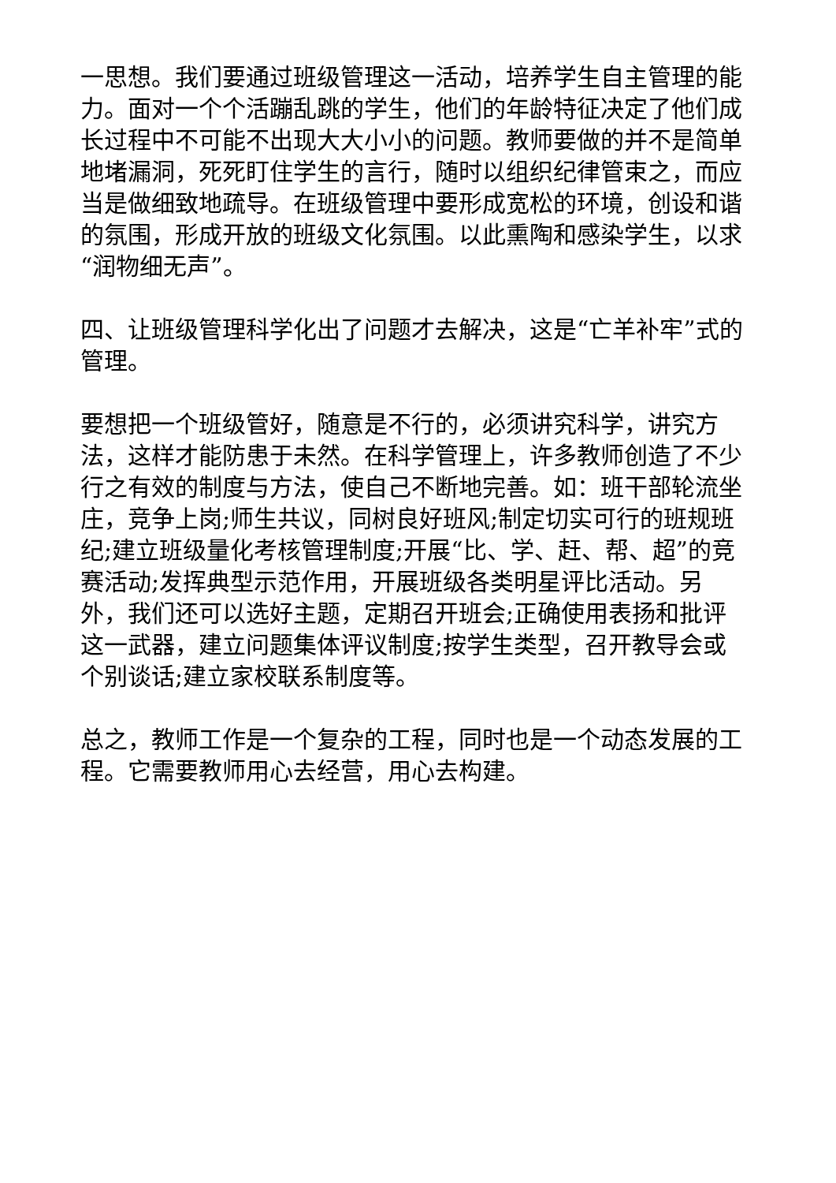一思想。我们要通过班级管理这一活动，培养学生自主管理的能力。面对一个个活蹦乱跳的学生，他们的年龄特征决定了他们成长过程中不可能不出现大大小小的问题。教师要做的并不是简单地堵漏洞，死死盯住学生的言行，随时以组织纪律管束之，而应当是做细致地疏导。在班级管理中要形成宽松的环境，创设和谐的氛围，形成开放的班级文化氛围。以此熏陶和感染学生，以求“润物细无声”。
四、让班级管理科学化出了问题才去解决，这是“亡羊补牢”式的管理。
要想把一个班级管好，随意是不行的，必须讲究科学，讲究方法，这样才能防患于未然。在科学管理上，许多教师创造了不少行之有效的制度与方法，使自己不断地完善。如：班干部轮流坐庄，竞争上岗;师生共议，同树良好班风;制定切实可行的班规班纪;建立班级量化考核管理制度;开展“比、学、赶、帮、超”的竞赛活动;发挥典型示范作用，开展班级各类明星评比活动。另外，我们还可以选好主题，定期召开班会;正确使用表扬和批评这一武器，建立问题集体评议制度;按学生类型，召开教导会或个别谈话;建立家校联系制度等。
总之，教师工作是一个复杂的工程，同时也是一个动态发展的工程。它需要教师用心去经营，用心去构建。